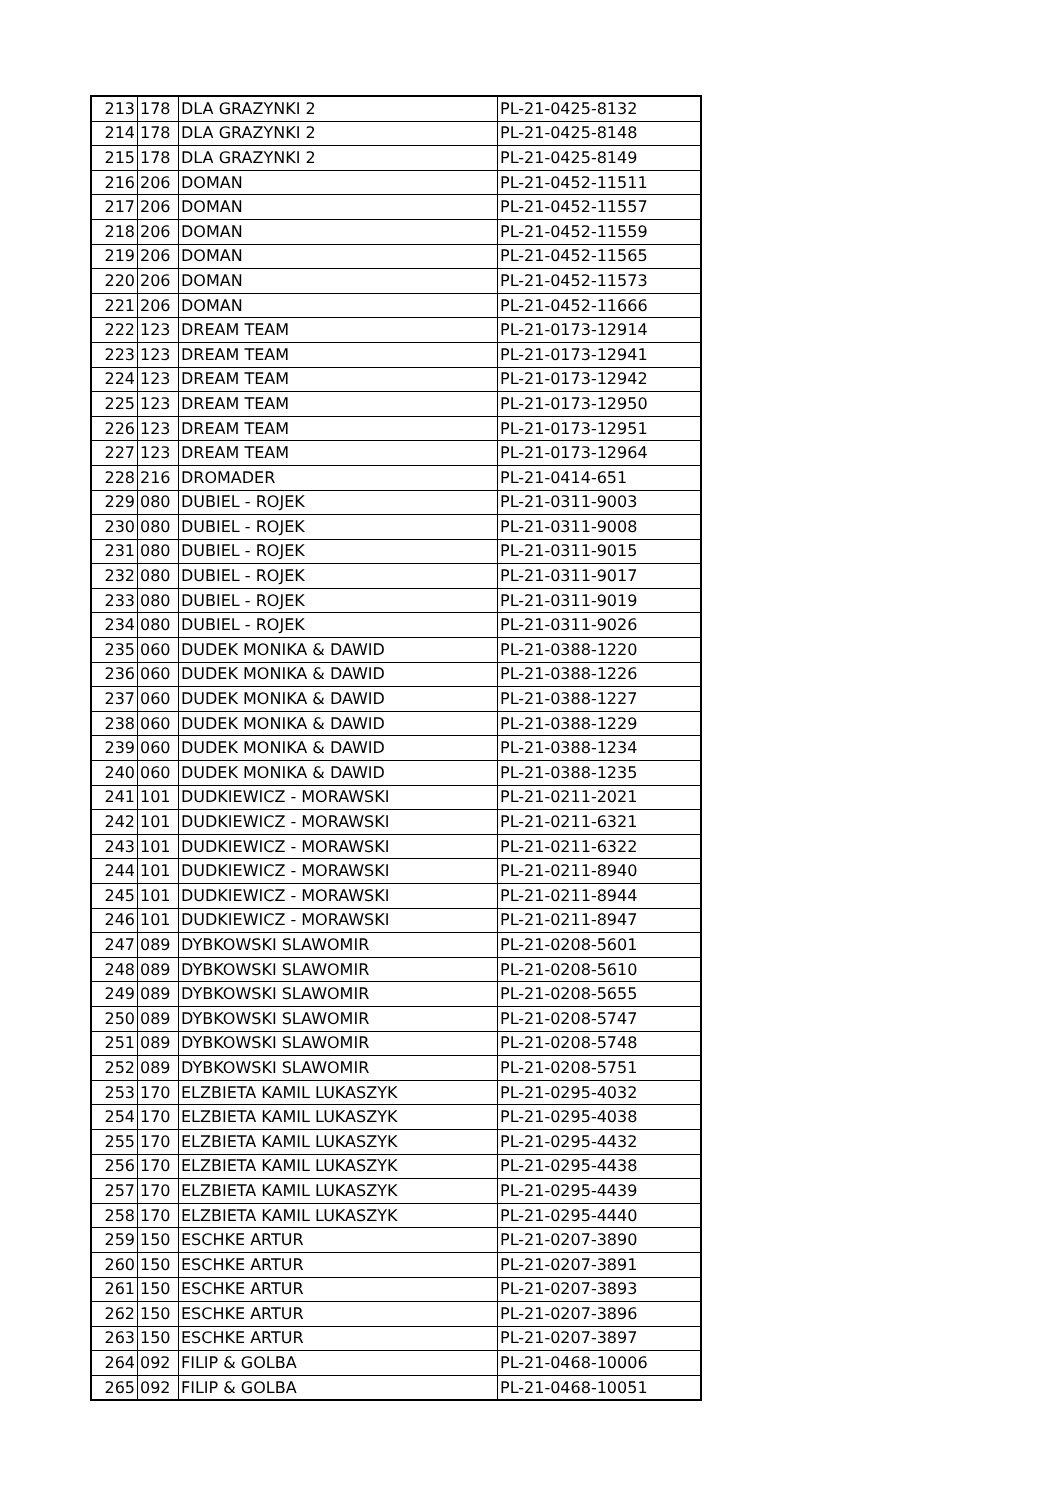| 213 | 178 | DLA GRAZYNKI 2 | PL-21-0425-8132 |
| 214 | 178 | DLA GRAZYNKI 2 | PL-21-0425-8148 |
| 215 | 178 | DLA GRAZYNKI 2 | PL-21-0425-8149 |
| 216 | 206 | DOMAN | PL-21-0452-11511 |
| 217 | 206 | DOMAN | PL-21-0452-11557 |
| 218 | 206 | DOMAN | PL-21-0452-11559 |
| 219 | 206 | DOMAN | PL-21-0452-11565 |
| 220 | 206 | DOMAN | PL-21-0452-11573 |
| 221 | 206 | DOMAN | PL-21-0452-11666 |
| 222 | 123 | DREAM TEAM | PL-21-0173-12914 |
| 223 | 123 | DREAM TEAM | PL-21-0173-12941 |
| 224 | 123 | DREAM TEAM | PL-21-0173-12942 |
| 225 | 123 | DREAM TEAM | PL-21-0173-12950 |
| 226 | 123 | DREAM TEAM | PL-21-0173-12951 |
| 227 | 123 | DREAM TEAM | PL-21-0173-12964 |
| 228 | 216 | DROMADER | PL-21-0414-651 |
| 229 | 080 | DUBIEL - ROJEK | PL-21-0311-9003 |
| 230 | 080 | DUBIEL - ROJEK | PL-21-0311-9008 |
| 231 | 080 | DUBIEL - ROJEK | PL-21-0311-9015 |
| 232 | 080 | DUBIEL - ROJEK | PL-21-0311-9017 |
| 233 | 080 | DUBIEL - ROJEK | PL-21-0311-9019 |
| 234 | 080 | DUBIEL - ROJEK | PL-21-0311-9026 |
| 235 | 060 | DUDEK MONIKA & DAWID | PL-21-0388-1220 |
| 236 | 060 | DUDEK MONIKA & DAWID | PL-21-0388-1226 |
| 237 | 060 | DUDEK MONIKA & DAWID | PL-21-0388-1227 |
| 238 | 060 | DUDEK MONIKA & DAWID | PL-21-0388-1229 |
| 239 | 060 | DUDEK MONIKA & DAWID | PL-21-0388-1234 |
| 240 | 060 | DUDEK MONIKA & DAWID | PL-21-0388-1235 |
| 241 | 101 | DUDKIEWICZ - MORAWSKI | PL-21-0211-2021 |
| 242 | 101 | DUDKIEWICZ - MORAWSKI | PL-21-0211-6321 |
| 243 | 101 | DUDKIEWICZ - MORAWSKI | PL-21-0211-6322 |
| 244 | 101 | DUDKIEWICZ - MORAWSKI | PL-21-0211-8940 |
| 245 | 101 | DUDKIEWICZ - MORAWSKI | PL-21-0211-8944 |
| 246 | 101 | DUDKIEWICZ - MORAWSKI | PL-21-0211-8947 |
| 247 | 089 | DYBKOWSKI SLAWOMIR | PL-21-0208-5601 |
| 248 | 089 | DYBKOWSKI SLAWOMIR | PL-21-0208-5610 |
| 249 | 089 | DYBKOWSKI SLAWOMIR | PL-21-0208-5655 |
| 250 | 089 | DYBKOWSKI SLAWOMIR | PL-21-0208-5747 |
| 251 | 089 | DYBKOWSKI SLAWOMIR | PL-21-0208-5748 |
| 252 | 089 | DYBKOWSKI SLAWOMIR | PL-21-0208-5751 |
| 253 | 170 | ELZBIETA KAMIL LUKASZYK | PL-21-0295-4032 |
| 254 | 170 | ELZBIETA KAMIL LUKASZYK | PL-21-0295-4038 |
| 255 | 170 | ELZBIETA KAMIL LUKASZYK | PL-21-0295-4432 |
| 256 | 170 | ELZBIETA KAMIL LUKASZYK | PL-21-0295-4438 |
| 257 | 170 | ELZBIETA KAMIL LUKASZYK | PL-21-0295-4439 |
| 258 | 170 | ELZBIETA KAMIL LUKASZYK | PL-21-0295-4440 |
| 259 | 150 | ESCHKE ARTUR | PL-21-0207-3890 |
| 260 | 150 | ESCHKE ARTUR | PL-21-0207-3891 |
| 261 | 150 | ESCHKE ARTUR | PL-21-0207-3893 |
| 262 | 150 | ESCHKE ARTUR | PL-21-0207-3896 |
| 263 | 150 | ESCHKE ARTUR | PL-21-0207-3897 |
| 264 | 092 | FILIP & GOLBA | PL-21-0468-10006 |
| 265 | 092 | FILIP & GOLBA | PL-21-0468-10051 |